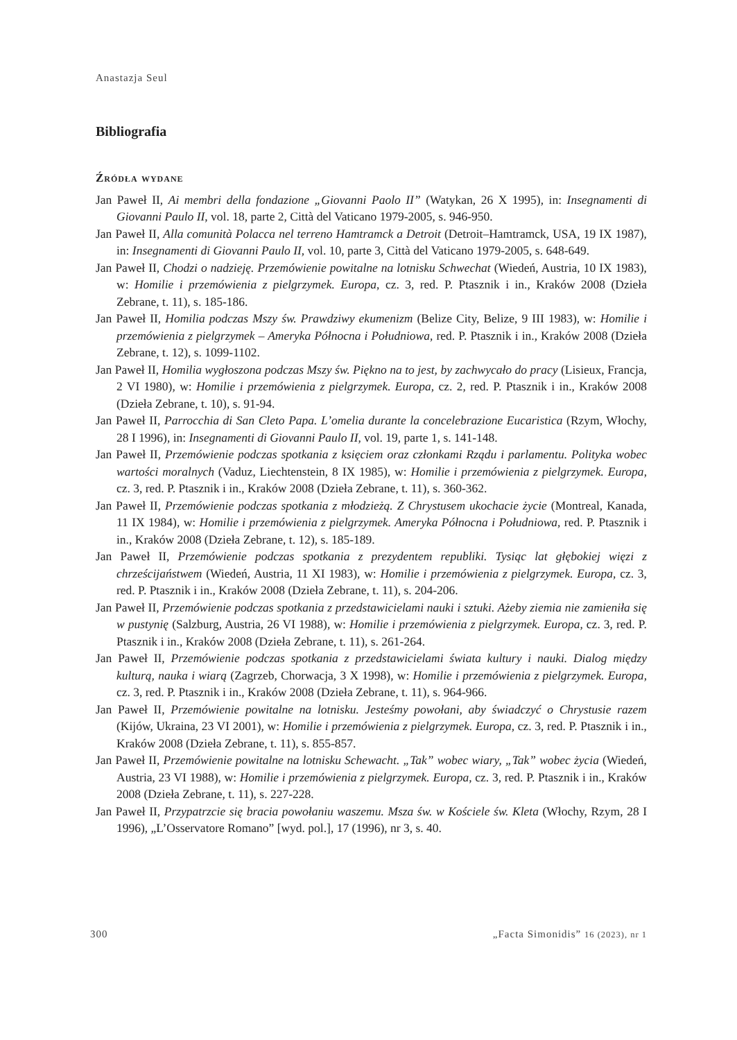Anastazja Seul
Bibliografia
Źródła wydane
Jan Paweł II, Ai membri della fondazione „Giovanni Paolo II” (Watykan, 26 X 1995), in: Insegnamenti di Giovanni Paulo II, vol. 18, parte 2, Città del Vaticano 1979-2005, s. 946-950.
Jan Paweł II, Alla comunità Polacca nel terreno Hamtramck a Detroit (Detroit–Hamtramck, USA, 19 IX 1987), in: Insegnamenti di Giovanni Paulo II, vol. 10, parte 3, Città del Vaticano 1979-2005, s. 648-649.
Jan Paweł II, Chodzi o nadzieję. Przemówienie powitalne na lotnisku Schwechat (Wiedeń, Austria, 10 IX 1983), w: Homilie i przemówienia z pielgrzymek. Europa, cz. 3, red. P. Ptasznik i in., Kraków 2008 (Dzieła Zebrane, t. 11), s. 185-186.
Jan Paweł II, Homilia podczas Mszy św. Prawdziwy ekumenizm (Belize City, Belize, 9 III 1983), w: Homilie i przemówienia z pielgrzymek – Ameryka Północna i Południowa, red. P. Ptasznik i in., Kraków 2008 (Dzieła Zebrane, t. 12), s. 1099-1102.
Jan Paweł II, Homilia wygłoszona podczas Mszy św. Piękno na to jest, by zachwycało do pracy (Lisieux, Francja, 2 VI 1980), w: Homilie i przemówienia z pielgrzymek. Europa, cz. 2, red. P. Ptasznik i in., Kraków 2008 (Dzieła Zebrane, t. 10), s. 91-94.
Jan Paweł II, Parrocchia di San Cleto Papa. L’omelia durante la concelebrazione Eucaristica (Rzym, Włochy, 28 I 1996), in: Insegnamenti di Giovanni Paulo II, vol. 19, parte 1, s. 141-148.
Jan Paweł II, Przemówienie podczas spotkania z księciem oraz członkami Rządu i parlamentu. Polityka wobec wartości moralnych (Vaduz, Liechtenstein, 8 IX 1985), w: Homilie i przemówienia z pielgrzymek. Europa, cz. 3, red. P. Ptasznik i in., Kraków 2008 (Dzieła Zebrane, t. 11), s. 360-362.
Jan Paweł II, Przemówienie podczas spotkania z młodzieżą. Z Chrystusem ukochacie życie (Montreal, Kanada, 11 IX 1984), w: Homilie i przemówienia z pielgrzymek. Ameryka Północna i Południowa, red. P. Ptasznik i in., Kraków 2008 (Dzieła Zebrane, t. 12), s. 185-189.
Jan Paweł II, Przemówienie podczas spotkania z prezydentem republiki. Tysiąc lat głębokiej więzi z chrześcijaństwem (Wiedeń, Austria, 11 XI 1983), w: Homilie i przemówienia z pielgrzymek. Europa, cz. 3, red. P. Ptasznik i in., Kraków 2008 (Dzieła Zebrane, t. 11), s. 204-206.
Jan Paweł II, Przemówienie podczas spotkania z przedstawicielami nauki i sztuki. Ażeby ziemia nie zamieniła się w pustynię (Salzburg, Austria, 26 VI 1988), w: Homilie i przemówienia z pielgrzymek. Europa, cz. 3, red. P. Ptasznik i in., Kraków 2008 (Dzieła Zebrane, t. 11), s. 261-264.
Jan Paweł II, Przemówienie podczas spotkania z przedstawicielami świata kultury i nauki. Dialog między kulturą, nauka i wiarą (Zagrzeb, Chorwacja, 3 X 1998), w: Homilie i przemówienia z pielgrzymek. Europa, cz. 3, red. P. Ptasznik i in., Kraków 2008 (Dzieła Zebrane, t. 11), s. 964-966.
Jan Paweł II, Przemówienie powitalne na lotnisku. Jesteśmy powołani, aby świadczyć o Chrystusie razem (Kijów, Ukraina, 23 VI 2001), w: Homilie i przemówienia z pielgrzymek. Europa, cz. 3, red. P. Ptasznik i in., Kraków 2008 (Dzieła Zebrane, t. 11), s. 855-857.
Jan Paweł II, Przemówienie powitalne na lotnisku Schewacht. „Tak” wobec wiary, „Tak” wobec życia (Wiedeń, Austria, 23 VI 1988), w: Homilie i przemówienia z pielgrzymek. Europa, cz. 3, red. P. Ptasznik i in., Kraków 2008 (Dzieła Zebrane, t. 11), s. 227-228.
Jan Paweł II, Przypatrzcie się bracia powołaniu waszemu. Msza św. w Kościele św. Kleta (Włochy, Rzym, 28 I 1996), „L’Osservatore Romano” [wyd. pol.], 17 (1996), nr 3, s. 40.
300 „Facta Simonidis” 16 (2023), nr 1